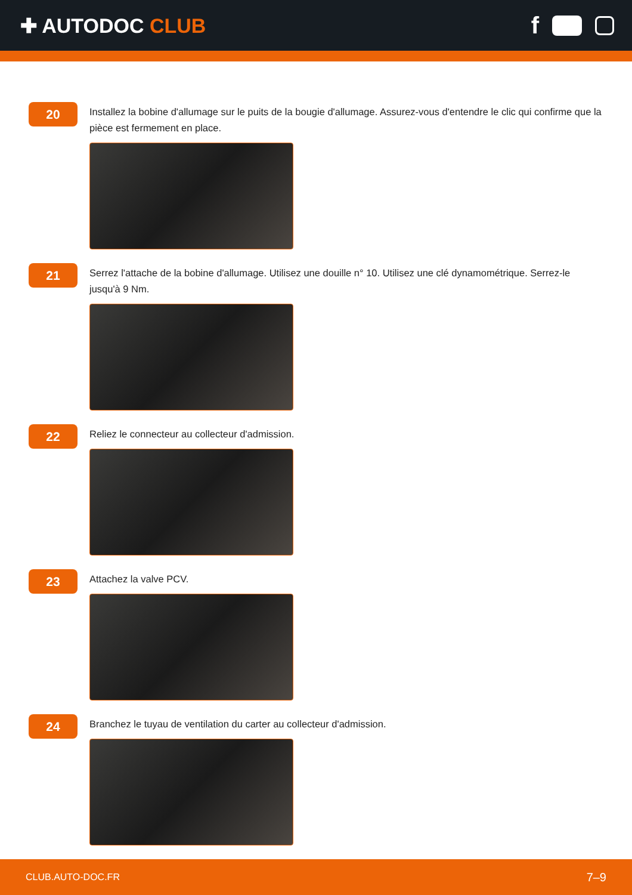✚ AUTODOC CLUB
f
20
Installez la bobine d'allumage sur le puits de la bougie d'allumage. Assurez-vous d'entendre le clic qui confirme que la pièce est fermement en place.
21
Serrez l'attache de la bobine d'allumage. Utilisez une douille n° 10. Utilisez une clé dynamométrique. Serrez-le jusqu'à 9 Nm.
22
Reliez le connecteur au collecteur d'admission.
23
Attachez la valve PCV.
24
Branchez le tuyau de ventilation du carter au collecteur d'admission.
CLUB.AUTO-DOC.FR 7–9